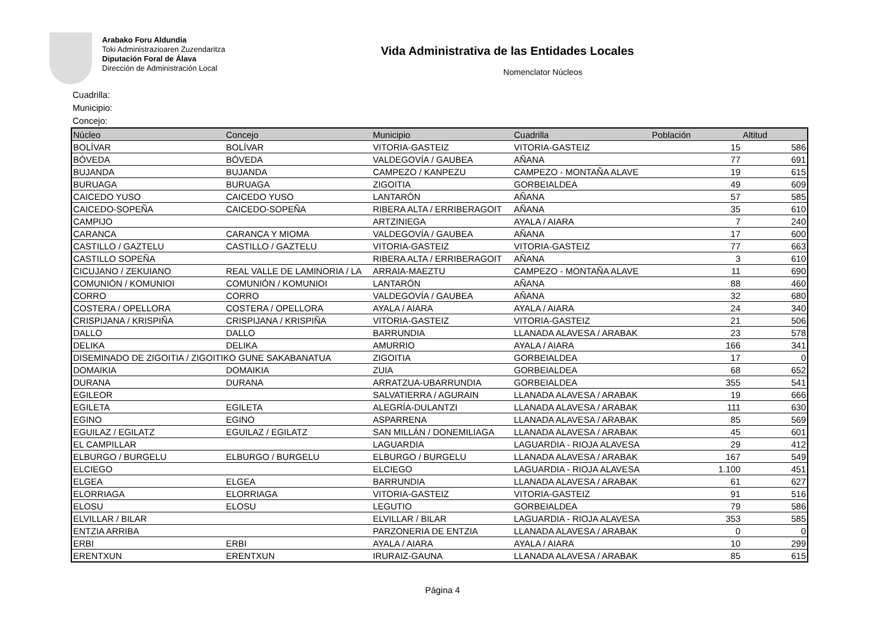Arabako Foru Aldundia
Toki Administrazioaren Zuzendaritza
Diputación Foral de Álava
Dirección de Administración Local
Vida Administrativa de las Entidades Locales
Nomenclator Núcleos
Cuadrilla:
Municipio:
Concejo:
| Núcleo | Concejo | Municipio | Cuadrilla | Población | Altitud |
| --- | --- | --- | --- | --- | --- |
| BOLÍVAR | BOLÍVAR | VITORIA-GASTEIZ | VITORIA-GASTEIZ | 15 | 586 |
| BÓVEDA | BÓVEDA | VALDEGOVÍA / GAUBEA | AÑANA | 77 | 691 |
| BUJANDA | BUJANDA | CAMPEZO / KANPEZU | CAMPEZO - MONTAÑA ALAVE | 19 | 615 |
| BURUAGA | BURUAGA | ZIGOITIA | GORBEIALDEA | 49 | 609 |
| CAICEDO YUSO | CAICEDO YUSO | LANTARÓN | AÑANA | 57 | 585 |
| CAICEDO-SOPEÑA | CAICEDO-SOPEÑA | RIBERA ALTA / ERRIBERAGOIT | AÑANA | 35 | 610 |
| CAMPIJO | | ARTZINIEGA | AYALA / AIARA | 7 | 240 |
| CARANCA | CARANCA Y MIOMA | VALDEGOVÍA / GAUBEA | AÑANA | 17 | 600 |
| CASTILLO / GAZTELU | CASTILLO / GAZTELU | VITORIA-GASTEIZ | VITORIA-GASTEIZ | 77 | 663 |
| CASTILLO SOPEÑA | | RIBERA ALTA / ERRIBERAGOIT | AÑANA | 3 | 610 |
| CICUJANO / ZEKUIANO | REAL VALLE DE LAMINORIA / LA | ARRAIA-MAEZTU | CAMPEZO - MONTAÑA ALAVE | 11 | 690 |
| COMUNIÓN / KOMUNIOI | COMUNIÓN / KOMUNIOI | LANTARÓN | AÑANA | 88 | 460 |
| CORRO | CORRO | VALDEGOVÍA / GAUBEA | AÑANA | 32 | 680 |
| COSTERA / OPELLORA | COSTERA / OPELLORA | AYALA / AIARA | AYALA / AIARA | 24 | 340 |
| CRISPIJANA / KRISPIÑA | CRISPIJANA / KRISPIÑA | VITORIA-GASTEIZ | VITORIA-GASTEIZ | 21 | 506 |
| DALLO | DALLO | BARRUNDIA | LLANADA ALAVESA / ARABAK | 23 | 578 |
| DELIKA | DELIKA | AMURRIO | AYALA / AIARA | 166 | 341 |
| DISEMINADO DE ZIGOITIA / ZIGOITIKO GUNE SAKABANATUA | | ZIGOITIA | GORBEIALDEA | 17 | 0 |
| DOMAIKIA | DOMAIKIA | ZUIA | GORBEIALDEA | 68 | 652 |
| DURANA | DURANA | ARRATZUA-UBARRUNDIA | GORBEIALDEA | 355 | 541 |
| EGILEOR | | SALVATIERRA / AGURAIN | LLANADA ALAVESA / ARABAK | 19 | 666 |
| EGILETA | EGILETA | ALEGRÍA-DULANTZI | LLANADA ALAVESA / ARABAK | 111 | 630 |
| EGINO | EGINO | ASPARRENA | LLANADA ALAVESA / ARABAK | 85 | 569 |
| EGUILAZ / EGILATZ | EGUILAZ / EGILATZ | SAN MILLÁN / DONEMILIAGA | LLANADA ALAVESA / ARABAK | 45 | 601 |
| EL CAMPILLAR | | LAGUARDIA | LAGUARDIA - RIOJA ALAVESA | 29 | 412 |
| ELBURGO / BURGELU | ELBURGO / BURGELU | ELBURGO / BURGELU | LLANADA ALAVESA / ARABAK | 167 | 549 |
| ELCIEGO | | ELCIEGO | LAGUARDIA - RIOJA ALAVESA | 1.100 | 451 |
| ELGEA | ELGEA | BARRUNDIA | LLANADA ALAVESA / ARABAK | 61 | 627 |
| ELORRIAGA | ELORRIAGA | VITORIA-GASTEIZ | VITORIA-GASTEIZ | 91 | 516 |
| ELOSU | ELOSU | LEGUTIO | GORBEIALDEA | 79 | 586 |
| ELVILLAR / BILAR | | ELVILLAR / BILAR | LAGUARDIA - RIOJA ALAVESA | 353 | 585 |
| ENTZIA ARRIBA | | PARZONERIA DE ENTZIA | LLANADA ALAVESA / ARABAK | 0 | 0 |
| ERBI | ERBI | AYALA / AIARA | AYALA / AIARA | 10 | 299 |
| ERENTXUN | ERENTXUN | IRURAIZ-GAUNA | LLANADA ALAVESA / ARABAK | 85 | 615 |
Página 4